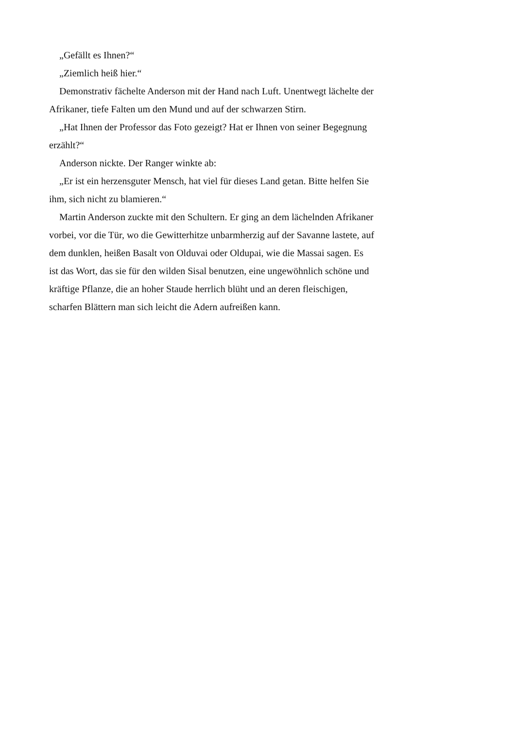„Gefällt es Ihnen?“
„Ziemlich heiß hier.“
Demonstrativ fächelte Anderson mit der Hand nach Luft. Unentwegt lächelte der Afrikaner, tiefe Falten um den Mund und auf der schwarzen Stirn.
„Hat Ihnen der Professor das Foto gezeigt? Hat er Ihnen von seiner Begegnung erzählt?“
Anderson nickte. Der Ranger winkte ab:
„Er ist ein herzensguter Mensch, hat viel für dieses Land getan. Bitte helfen Sie ihm, sich nicht zu blamieren.“
Martin Anderson zuckte mit den Schultern. Er ging an dem lächelnden Afrikaner vorbei, vor die Tür, wo die Gewitterhitze unbarmherzig auf der Savanne lastete, auf dem dunklen, heißen Basalt von Olduvai oder Oldupai, wie die Massai sagen. Es ist das Wort, das sie für den wilden Sisal benutzen, eine ungewöhnlich schöne und kräftige Pflanze, die an hoher Staude herrlich blüht und an deren fleischigen, scharfen Blättern man sich leicht die Adern aufreißen kann.